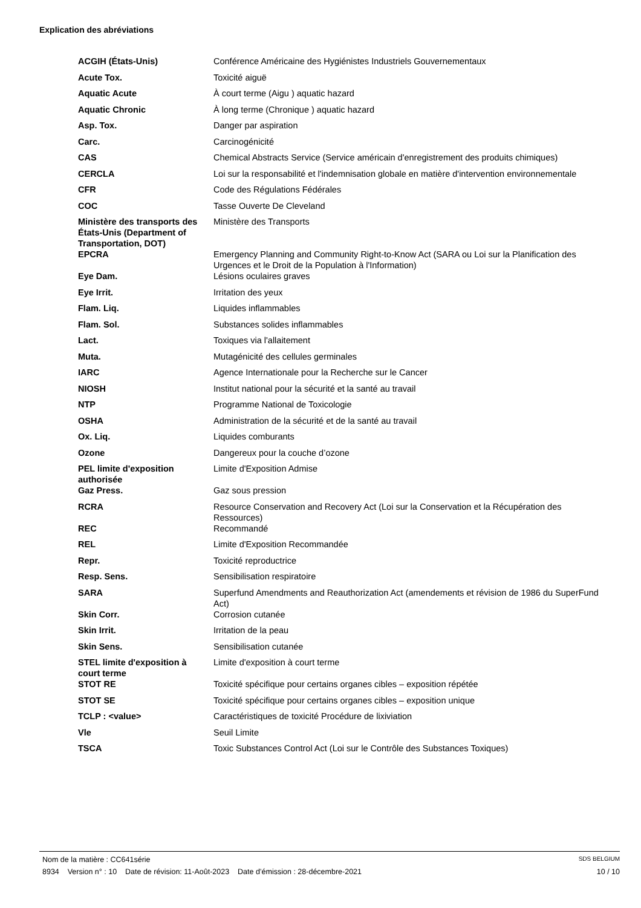Explication des abréviations
| ACGIH (États-Unis) | Conférence Américaine des Hygiénistes Industriels Gouvernementaux |
| Acute Tox. | Toxicité aiguë |
| Aquatic Acute | À court terme (Aigu ) aquatic hazard |
| Aquatic Chronic | À long terme (Chronique ) aquatic hazard |
| Asp. Tox. | Danger par aspiration |
| Carc. | Carcinogénicité |
| CAS | Chemical Abstracts Service (Service américain d'enregistrement des produits chimiques) |
| CERCLA | Loi sur la responsabilité et l'indemnisation globale en matière d'intervention environnementale |
| CFR | Code des Régulations Fédérales |
| COC | Tasse Ouverte De Cleveland |
| Ministère des transports des États-Unis (Department of Transportation, DOT) | Ministère des Transports |
| EPCRA | Emergency Planning and Community Right-to-Know Act (SARA ou Loi sur la Planification des Urgences et le Droit de la Population à l'Information) |
| Eye Dam. | Lésions oculaires graves |
| Eye Irrit. | Irritation des yeux |
| Flam. Liq. | Liquides inflammables |
| Flam. Sol. | Substances solides inflammables |
| Lact. | Toxiques via l'allaitement |
| Muta. | Mutagénicité des cellules germinales |
| IARC | Agence Internationale pour la Recherche sur le Cancer |
| NIOSH | Institut national pour la sécurité et la santé au travail |
| NTP | Programme National de Toxicologie |
| OSHA | Administration de la sécurité et de la santé au travail |
| Ox. Liq. | Liquides comburants |
| Ozone | Dangereux pour la couche d’ozone |
| PEL limite d'exposition authorisée | Limite d'Exposition Admise |
| Gaz Press. | Gaz sous pression |
| RCRA | Resource Conservation and Recovery Act (Loi sur la Conservation et la Récupération des Ressources) |
| REC | Recommandé |
| REL | Limite d'Exposition Recommandée |
| Repr. | Toxicité reproductrice |
| Resp. Sens. | Sensibilisation respiratoire |
| SARA | Superfund Amendments and Reauthorization Act (amendements et révision de 1986 du SuperFund Act) |
| Skin Corr. | Corrosion cutanée |
| Skin Irrit. | Irritation de la peau |
| Skin Sens. | Sensibilisation cutanée |
| STEL limite d'exposition à court terme | Limite d'exposition à court terme |
| STOT RE | Toxicité spécifique pour certains organes cibles – exposition répétée |
| STOT SE | Toxicité spécifique pour certains organes cibles – exposition unique |
| TCLP : <value> | Caractéristiques de toxicité Procédure de lixiviation |
| Vle | Seuil Limite |
| TSCA | Toxic Substances Control Act (Loi sur le Contrôle des Substances Toxiques) |
Nom de la matière : CC641série SDS BELGIUM
8934 Version n° : 10 Date de révision: 11-Août-2023 Date d’émission : 28-décembre-2021 10 / 10